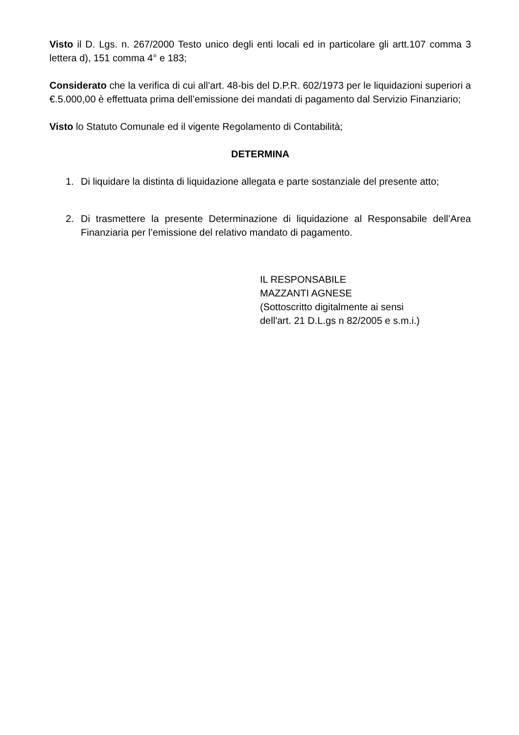Visto il D. Lgs. n. 267/2000 Testo unico degli enti locali ed in particolare gli artt.107 comma 3 lettera d), 151 comma 4° e 183;
Considerato che la verifica di cui all’art. 48-bis del D.P.R. 602/1973 per le liquidazioni superiori a €.5.000,00 è effettuata prima dell’emissione dei mandati di pagamento dal Servizio Finanziario;
Visto lo Statuto Comunale ed il vigente Regolamento di Contabilità;
DETERMINA
1. Di liquidare la distinta di liquidazione allegata e parte sostanziale del presente atto;
2. Di trasmettere la presente Determinazione di liquidazione al Responsabile dell’Area Finanziaria per l’emissione del relativo mandato di pagamento.
IL RESPONSABILE
MAZZANTI AGNESE
(Sottoscritto digitalmente ai sensi
dell'art. 21 D.L.gs n 82/2005 e s.m.i.)